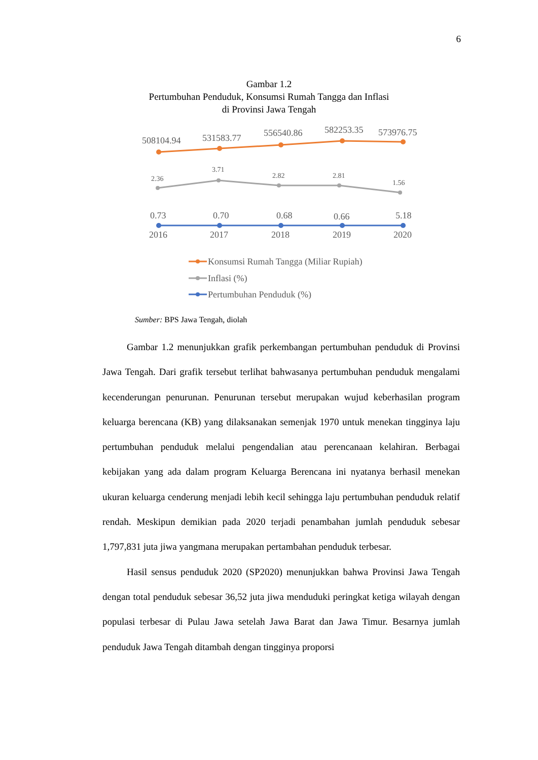6
Gambar 1.2
Pertumbuhan Penduduk, Konsumsi Rumah Tangga dan Inflasi
di Provinsi Jawa Tengah
508104.94
531583.77
556540.86
582253.35
573976.75
2.36
3.71
2.82
2.81
1.56
0.73
0.70
0.68
0.66
5.18
2016
2017
2018
2019
2020
Konsumsi Rumah Tangga (Miliar Rupiah)
Inflasi (%)
Pertumbuhan Penduduk (%)
Sumber: BPS Jawa Tengah, diolah
Gambar 1.2 menunjukkan grafik perkembangan pertumbuhan penduduk di Provinsi Jawa Tengah. Dari grafik tersebut terlihat bahwasanya pertumbuhan penduduk mengalami kecenderungan penurunan. Penurunan tersebut merupakan wujud keberhasilan program keluarga berencana (KB) yang dilaksanakan semenjak 1970 untuk menekan tingginya laju pertumbuhan penduduk melalui pengendalian atau perencanaan kelahiran. Berbagai kebijakan yang ada dalam program Keluarga Berencana ini nyatanya berhasil menekan ukuran keluarga cenderung menjadi lebih kecil sehingga laju pertumbuhan penduduk relatif rendah. Meskipun demikian pada 2020 terjadi penambahan jumlah penduduk sebesar 1,797,831 juta jiwa yangmana merupakan pertambahan penduduk terbesar.
Hasil sensus penduduk 2020 (SP2020) menunjukkan bahwa Provinsi Jawa Tengah dengan total penduduk sebesar 36,52 juta jiwa menduduki peringkat ketiga wilayah dengan populasi terbesar di Pulau Jawa setelah Jawa Barat dan Jawa Timur. Besarnya jumlah penduduk Jawa Tengah ditambah dengan tingginya proporsi